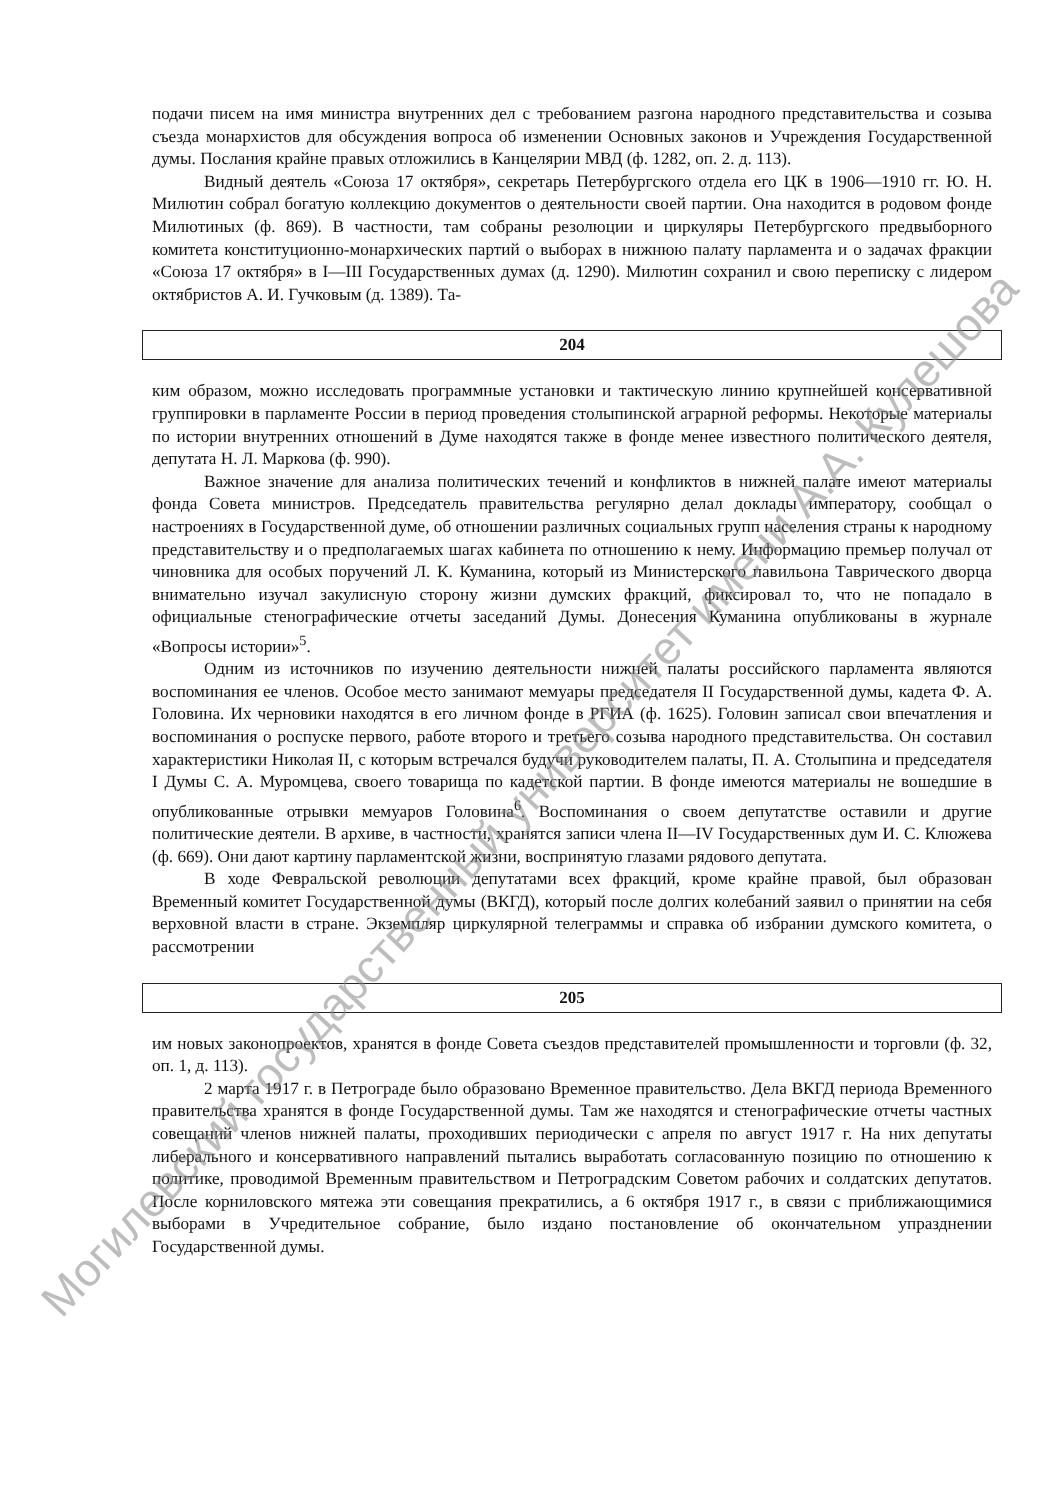подачи писем на имя министра внутренних дел с требованием разгона народного представительства и созыва съезда монархистов для обсуждения вопроса об изменении Основных законов и Учреждения Государственной думы. Послания крайне правых отложились в Канцелярии МВД (ф. 1282, оп. 2. д. 113).
Видный деятель «Союза 17 октября», секретарь Петербургского отдела его ЦК в 1906—1910 гг. Ю. Н. Милютин собрал богатую коллекцию документов о деятельности своей партии. Она находится в родовом фонде Милютиных (ф. 869). В частности, там собраны резолюции и циркуляры Петербургского предвыборного комитета конституционно-монархических партий о выборах в нижнюю палату парламента и о задачах фракции «Союза 17 октября» в I—III Государственных думах (д. 1290). Милютин сохранил и свою переписку с лидером октябристов А. И. Гучковым (д. 1389). Та-
204
ким образом, можно исследовать программные установки и тактическую линию крупнейшей консервативной группировки в парламенте России в период проведения столыпинской аграрной реформы. Некоторые материалы по истории внутренних отношений в Думе находятся также в фонде менее известного политического деятеля, депутата Н. Л. Маркова (ф. 990).
Важное значение для анализа политических течений и конфликтов в нижней палате имеют материалы фонда Совета министров. Председатель правительства регулярно делал доклады императору, сообщал о настроениях в Государственной думе, об отношении различных социальных групп населения страны к народному представительству и о предполагаемых шагах кабинета по отношению к нему. Информацию премьер получал от чиновника для особых поручений Л. К. Куманина, который из Министерского павильона Таврического дворца внимательно изучал закулисную сторону жизни думских фракций, фиксировал то, что не попадало в официальные стенографические отчеты заседаний Думы. Донесения Куманина опубликованы в журнале «Вопросы истории»<sup>5</sup>.
Одним из источников по изучению деятельности нижней палаты российского парламента являются воспоминания ее членов. Особое место занимают мемуары председателя II Государственной думы, кадета Ф. А. Головина. Их черновики находятся в его личном фонде в РГИА (ф. 1625). Головин записал свои впечатления и воспоминания о роспуске первого, работе второго и третьего созыва народного представительства. Он составил характеристики Николая II, с которым встречался будучи руководителем палаты, П. А. Столыпина и председателя I Думы С. А. Муромцева, своего товарища по кадетской партии. В фонде имеются материалы не вошедшие в опубликованные отрывки мемуаров Головина<sup>6</sup>. Воспоминания о своем депутатстве оставили и другие политические деятели. В архиве, в частности, хранятся записи члена II—IV Государственных дум И. С. Клюжева (ф. 669). Они дают картину парламентской жизни, воспринятую глазами рядового депутата.
В ходе Февральской революции депутатами всех фракций, кроме крайне правой, был образован Временный комитет Государственной думы (ВКГД), который после долгих колебаний заявил о принятии на себя верховной власти в стране. Экземпляр циркулярной телеграммы и справка об избрании думского комитета, о рассмотрении
205
им новых законопроектов, хранятся в фонде Совета съездов представителей промышленности и торговли (ф. 32, оп. 1, д. 113).
2 марта 1917 г. в Петрограде было образовано Временное правительство. Дела ВКГД периода Временного правительства хранятся в фонде Государственной думы. Там же находятся и стенографические отчеты частных совещаний членов нижней палаты, проходивших периодически с апреля по август 1917 г. На них депутаты либерального и консервативного направлений пытались выработать согласованную позицию по отношению к политике, проводимой Временным правительством и Петроградским Советом рабочих и солдатских депутатов. После корниловского мятежа эти совещания прекратились, а 6 октября 1917 г., в связи с приближающимися выборами в Учредительное собрание, было издано постановление об окончательном упразднении Государственной думы.
Могилевский государственный университет имени А.А. Кулешова